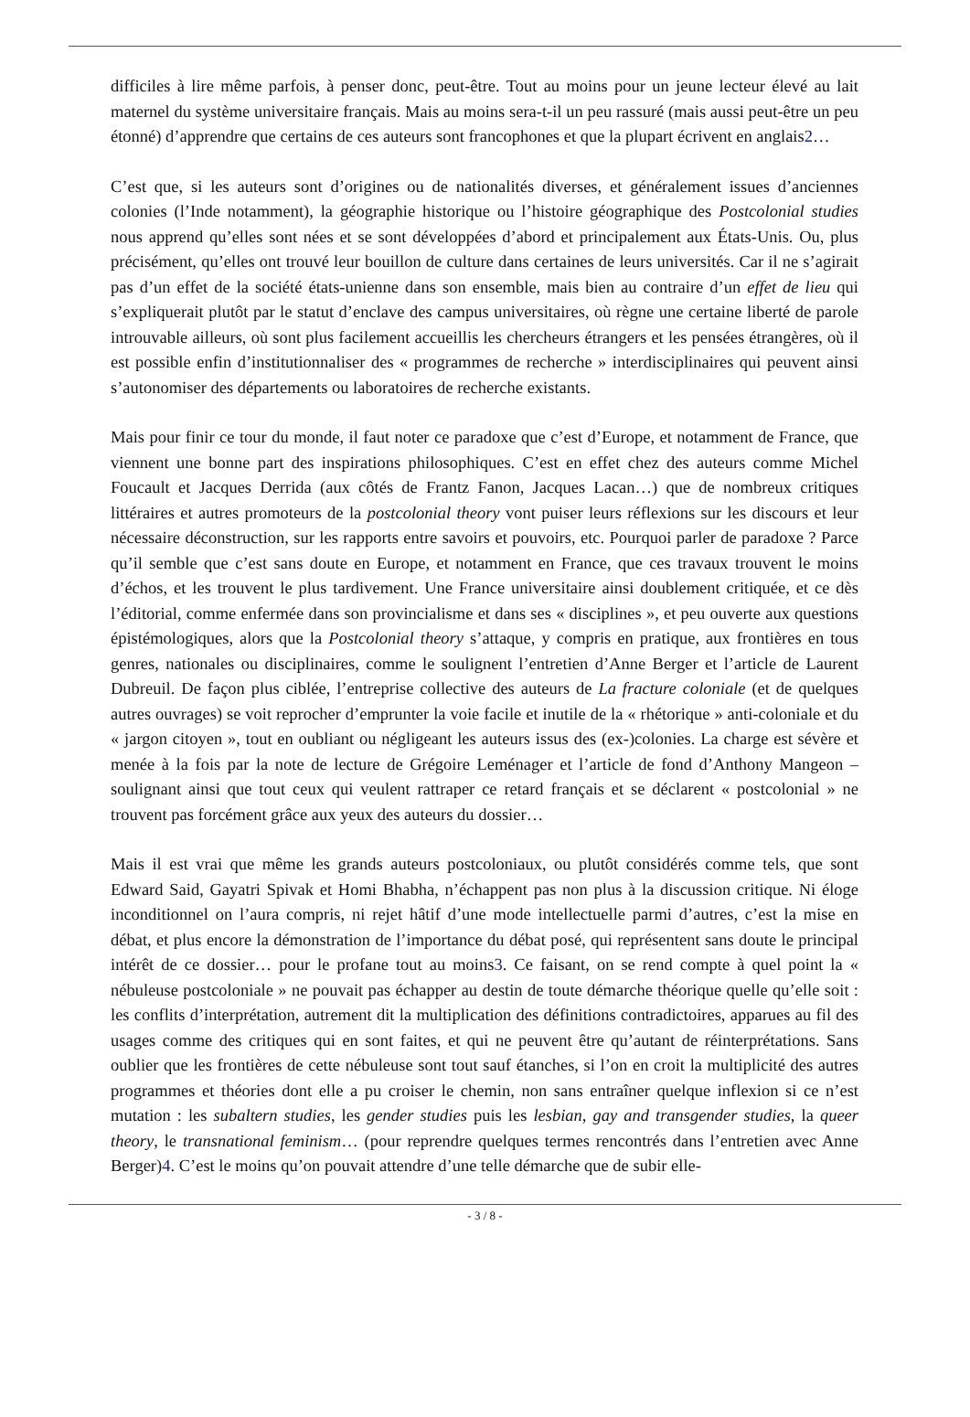difficiles à lire même parfois, à penser donc, peut-être. Tout au moins pour un jeune lecteur élevé au lait maternel du système universitaire français. Mais au moins sera-t-il un peu rassuré (mais aussi peut-être un peu étonné) d’apprendre que certains de ces auteurs sont francophones et que la plupart écrivent en anglais2…
C’est que, si les auteurs sont d’origines ou de nationalités diverses, et généralement issues d’anciennes colonies (l’Inde notamment), la géographie historique ou l’histoire géographique des Postcolonial studies nous apprend qu’elles sont nées et se sont développées d’abord et principalement aux États-Unis. Ou, plus précisément, qu’elles ont trouvé leur bouillon de culture dans certaines de leurs universités. Car il ne s’agirait pas d’un effet de la société états-unienne dans son ensemble, mais bien au contraire d’un effet de lieu qui s’expliquerait plutôt par le statut d’enclave des campus universitaires, où règne une certaine liberté de parole introuvable ailleurs, où sont plus facilement accueillis les chercheurs étrangers et les pensées étrangères, où il est possible enfin d’institutionnaliser des « programmes de recherche » interdisciplinaires qui peuvent ainsi s’autonomiser des départements ou laboratoires de recherche existants.
Mais pour finir ce tour du monde, il faut noter ce paradoxe que c’est d’Europe, et notamment de France, que viennent une bonne part des inspirations philosophiques. C’est en effet chez des auteurs comme Michel Foucault et Jacques Derrida (aux côtés de Frantz Fanon, Jacques Lacan…) que de nombreux critiques littéraires et autres promoteurs de la postcolonial theory vont puiser leurs réflexions sur les discours et leur nécessaire déconstruction, sur les rapports entre savoirs et pouvoirs, etc. Pourquoi parler de paradoxe ? Parce qu’il semble que c’est sans doute en Europe, et notamment en France, que ces travaux trouvent le moins d’échos, et les trouvent le plus tardivement. Une France universitaire ainsi doublement critiquée, et ce dès l’éditorial, comme enfermée dans son provincialisme et dans ses « disciplines », et peu ouverte aux questions épistémologiques, alors que la Postcolonial theory s’attaque, y compris en pratique, aux frontières en tous genres, nationales ou disciplinaires, comme le soulignent l’entretien d’Anne Berger et l’article de Laurent Dubreuil. De façon plus ciblée, l’entreprise collective des auteurs de La fracture coloniale (et de quelques autres ouvrages) se voit reprocher d’emprunter la voie facile et inutile de la « rhétorique » anti-coloniale et du « jargon citoyen », tout en oubliant ou négligeant les auteurs issus des (ex-)colonies. La charge est sévère et menée à la fois par la note de lecture de Grégoire Leménager et l’article de fond d’Anthony Mangeon – soulignant ainsi que tout ceux qui veulent rattraper ce retard français et se déclarent « postcolonial » ne trouvent pas forcément grâce aux yeux des auteurs du dossier…
Mais il est vrai que même les grands auteurs postcoloniaux, ou plutôt considérés comme tels, que sont Edward Said, Gayatri Spivak et Homi Bhabha, n’échappent pas non plus à la discussion critique. Ni éloge inconditionnel on l’aura compris, ni rejet hâtif d’une mode intellectuelle parmi d’autres, c’est la mise en débat, et plus encore la démonstration de l’importance du débat posé, qui représentent sans doute le principal intérêt de ce dossier… pour le profane tout au moins3. Ce faisant, on se rend compte à quel point la « nébuleuse postcoloniale » ne pouvait pas échapper au destin de toute démarche théorique quelle qu’elle soit : les conflits d’interprétation, autrement dit la multiplication des définitions contradictoires, apparues au fil des usages comme des critiques qui en sont faites, et qui ne peuvent être qu’autant de réinterprétations. Sans oublier que les frontières de cette nébuleuse sont tout sauf étanches, si l’on en croit la multiplicité des autres programmes et théories dont elle a pu croiser le chemin, non sans entraîner quelque inflexion si ce n’est mutation : les subaltern studies, les gender studies puis les lesbian, gay and transgender studies, la queer theory, le transnational feminism… (pour reprendre quelques termes rencontrés dans l’entretien avec Anne Berger)4. C’est le moins qu’on pouvait attendre d’une telle démarche que de subir elle-
- 3 / 8 -